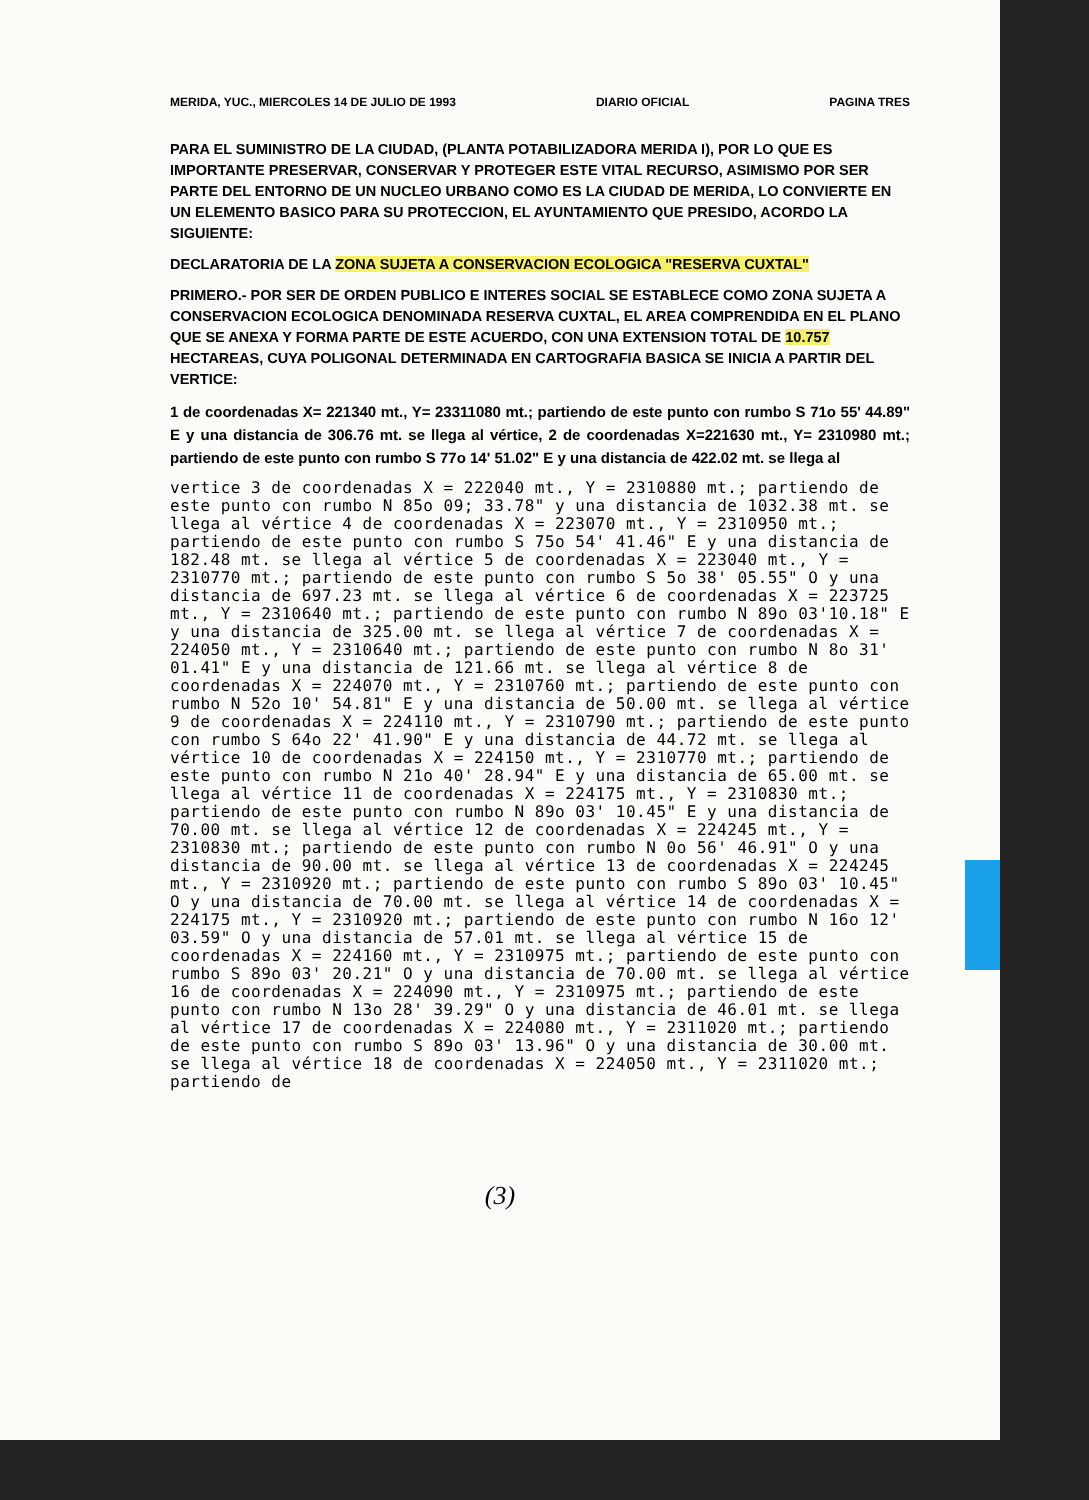MERIDA, YUC., MIERCOLES 14 DE JULIO DE 1993 DIARIO OFICIAL PAGINA TRES
PARA EL SUMINISTRO DE LA CIUDAD, (PLANTA POTABILIZADORA MERIDA I), POR LO QUE ES IMPORTANTE PRESERVAR, CONSERVAR Y PROTEGER ESTE VITAL RECURSO, ASIMISMO POR SER PARTE DEL ENTORNO DE UN NUCLEO URBANO COMO ES LA CIUDAD DE MERIDA, LO CONVIERTE EN UN ELEMENTO BASICO PARA SU PROTECCION, EL AYUNTAMIENTO QUE PRESIDO, ACORDO LA SIGUIENTE:
DECLARATORIA DE LA ZONA SUJETA A CONSERVACION ECOLOGICA "RESERVA CUXTAL"
PRIMERO.- POR SER DE ORDEN PUBLICO E INTERES SOCIAL SE ESTABLECE COMO ZONA SUJETA A CONSERVACION ECOLOGICA DENOMINADA RESERVA CUXTAL, EL AREA COMPRENDIDA EN EL PLANO QUE SE ANEXA Y FORMA PARTE DE ESTE ACUERDO, CON UNA EXTENSION TOTAL DE 10.757 HECTAREAS, CUYA POLIGONAL DETERMINADA EN CARTOGRAFIA BASICA SE INICIA A PARTIR DEL VERTICE:
1 de coordenadas X= 221340 mt., Y= 23311080 mt.; partiendo de este punto con rumbo S 71o 55' 44.89" E y una distancia de 306.76 mt. se llega al vértice, 2 de coordenadas X=221630 mt., Y= 2310980 mt.; partiendo de este punto con rumbo S 77o 14' 51.02" E y una distancia de 422.02 mt. se llega al
vertice 3 de coordenadas X = 222040 mt., Y = 2310880 mt.; partiendo de este punto con rumbo N 85o 09; 33.78" y una distancia de 1032.38 mt. se llega al vértice 4 de coordenadas X = 223070 mt., Y = 2310950 mt.; partiendo de este punto con rumbo S 75o 54' 41.46" E y una distancia de 182.48 mt. se llega al vértice 5 de coordenadas X = 223040 mt., Y = 2310770 mt.; partiendo de este punto con rumbo S 5o 38' 05.55" O y una distancia de 697.23 mt. se llega al vértice 6 de coordenadas X = 223725 mt., Y = 2310640 mt.; partiendo de este punto con rumbo N 89o 03'10.18" E y una distancia de 325.00 mt. se llega al vértice 7 de coordenadas X = 224050 mt., Y = 2310640 mt.; partiendo de este punto con rumbo N 8o 31' 01.41" E y una distancia de 121.66 mt. se llega al vértice 8 de coordenadas X = 224070 mt., Y = 2310760 mt.; partiendo de este punto con rumbo N 52o 10' 54.81" E y una distancia de 50.00 mt. se llega al vértice 9 de coordenadas X = 224110 mt., Y = 2310790 mt.; partiendo de este punto con rumbo S 64o 22' 41.90" E y una distancia de 44.72 mt. se llega al vértice 10 de coordenadas X = 224150 mt., Y = 2310770 mt.; partiendo de este punto con rumbo N 21o 40' 28.94" E y una distancia de 65.00 mt. se llega al vértice 11 de coordenadas X = 224175 mt., Y = 2310830 mt.; partiendo de este punto con rumbo N 89o 03' 10.45" E y una distancia de 70.00 mt. se llega al vértice 12 de coordenadas X = 224245 mt., Y = 2310830 mt.; partiendo de este punto con rumbo N 0o 56' 46.91" O y una distancia de 90.00 mt. se llega al vértice 13 de coordenadas X = 224245 mt., Y = 2310920 mt.; partiendo de este punto con rumbo S 89o 03' 10.45" O y una distancia de 70.00 mt. se llega al vértice 14 de coordenadas X = 224175 mt., Y = 2310920 mt.; partiendo de este punto con rumbo N 16o 12' 03.59" O y una distancia de 57.01 mt. se llega al vértice 15 de coordenadas X = 224160 mt., Y = 2310975 mt.; partiendo de este punto con rumbo S 89o 03' 20.21" O y una distancia de 70.00 mt. se llega al vértice 16 de coordenadas X = 224090 mt., Y = 2310975 mt.; partiendo de este punto con rumbo N 13o 28' 39.29" O y una distancia de 46.01 mt. se llega al vértice 17 de coordenadas X = 224080 mt., Y = 2311020 mt.; partiendo de este punto con rumbo S 89o 03' 13.96" O y una distancia de 30.00 mt. se llega al vértice 18 de coordenadas X = 224050 mt., Y = 2311020 mt.; partiendo de
(3)